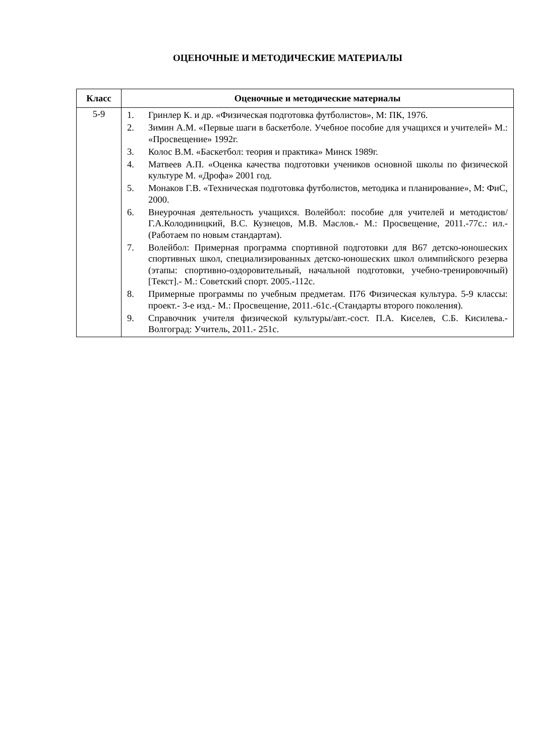ОЦЕНОЧНЫЕ И МЕТОДИЧЕСКИЕ МАТЕРИАЛЫ
| Класс | Оценочные и методические материалы |
| --- | --- |
| 5-9 | 1. Гринлер К. и др. «Физическая подготовка футболистов», М: ПК, 1976. 2. Зимин А.М. «Первые шаги в баскетболе. Учебное пособие для учащихся и учителей» М.: «Просвещение» 1992г. 3. Колос В.М. «Баскетбол: теория и практика» Минск 1989г. 4. Матвеев А.П. «Оценка качества подготовки учеников основной школы по физической культуре М. «Дрофа» 2001 год. 5. Монаков Г.В. «Техническая подготовка футболистов, методика и планирование», М: ФиС, 2000. 6. Внеурочная деятельность учащихся. Волейбол: пособие для учителей и методистов/Г.А.Колодиницкий, В.С. Кузнецов, М.В. Маслов.- М.: Просвещение, 2011.-77с.: ил.- (Работаем по новым стандартам). 7. Волейбол: Примерная программа спортивной подготовки для В67 детско-юношеских спортивных школ, специализированных детско-юношеских школ олимпийского резерва (этапы: спортивно-оздоровительный, начальной подготовки, учебно-тренировочный) [Текст].- М.: Советский спорт. 2005.-112с. 8. Примерные программы по учебным предметам. П76 Физическая культура. 5-9 классы: проект.- 3-е изд.- М.: Просвещение, 2011.-61с.-(Стандарты второго поколения). 9. Справочник учителя физической культуры/авт.-сост. П.А. Киселев, С.Б. Кисилева.- Волгоград: Учитель, 2011.- 251с. |